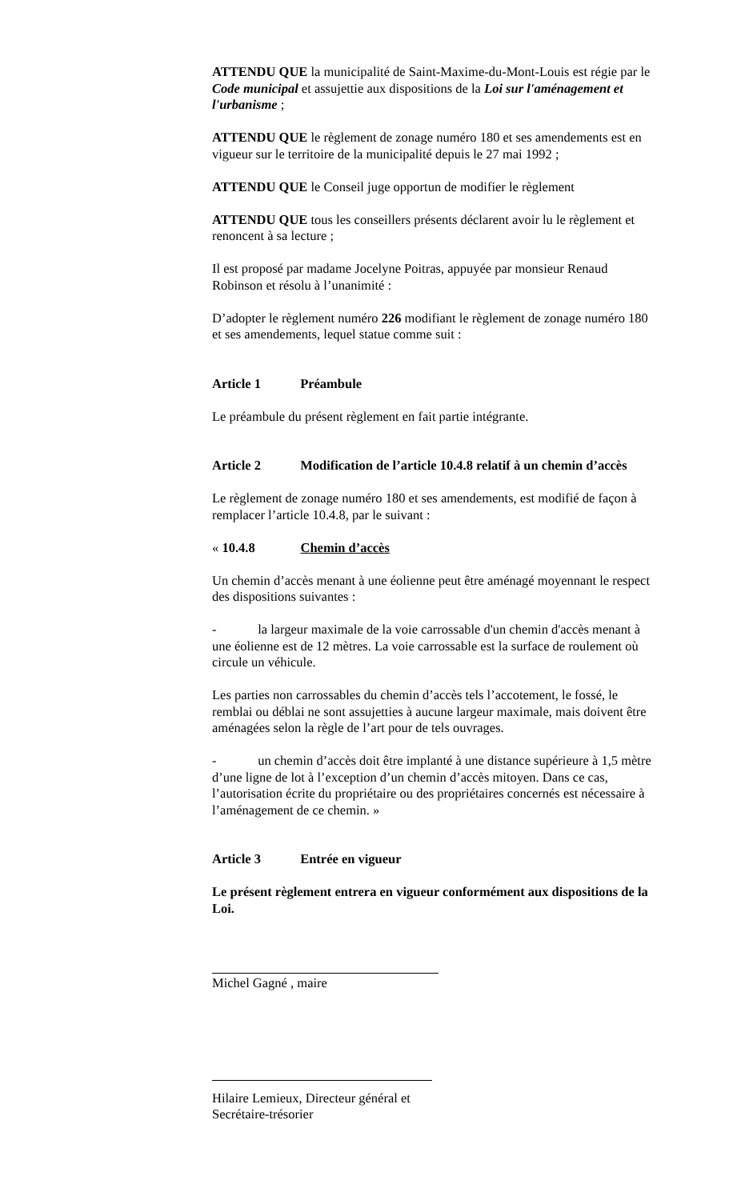ATTENDU QUE la municipalité de Saint-Maxime-du-Mont-Louis est régie par le Code municipal et assujettie aux dispositions de la Loi sur l'aménagement et l'urbanisme ;
ATTENDU QUE le règlement de zonage numéro 180 et ses amendements est en vigueur sur le territoire de la municipalité depuis le 27 mai 1992 ;
ATTENDU QUE le Conseil juge opportun de modifier le règlement
ATTENDU QUE tous les conseillers présents déclarent avoir lu le règlement et renoncent à sa lecture ;
Il est proposé par madame Jocelyne Poitras, appuyée par monsieur Renaud Robinson et résolu à l’unanimité :
D’adopter le règlement numéro 226 modifiant le règlement de zonage numéro 180 et ses amendements, lequel statue comme suit :
Article 1 Préambule
Le préambule du présent règlement en fait partie intégrante.
Article 2 Modification de l’article 10.4.8 relatif à un chemin d’accès
Le règlement de zonage numéro 180 et ses amendements, est modifié de façon à remplacer l’article 10.4.8, par le suivant :
« 10.4.8 Chemin d’accès
Un chemin d’accès menant à une éolienne peut être aménagé moyennant le respect des dispositions suivantes :
- la largeur maximale de la voie carrossable d'un chemin d'accès menant à une éolienne est de 12 mètres. La voie carrossable est la surface de roulement où circule un véhicule.
Les parties non carrossables du chemin d’accès tels l’accotement, le fossé, le remblai ou déblai ne sont assujetties à aucune largeur maximale, mais doivent être aménagées selon la règle de l’art pour de tels ouvrages.
- un chemin d’accès doit être implanté à une distance supérieure à 1,5 mètre d’une ligne de lot à l’exception d’un chemin d’accès mitoyen. Dans ce cas, l’autorisation écrite du propriétaire ou des propriétaires concernés est nécessaire à l’aménagement de ce chemin. »
Article 3 Entrée en vigueur
Le présent règlement entrera en vigueur conformément aux dispositions de la Loi.
Michel Gagné , maire
Hilaire Lemieux, Directeur général et
Secrétaire-trésorier